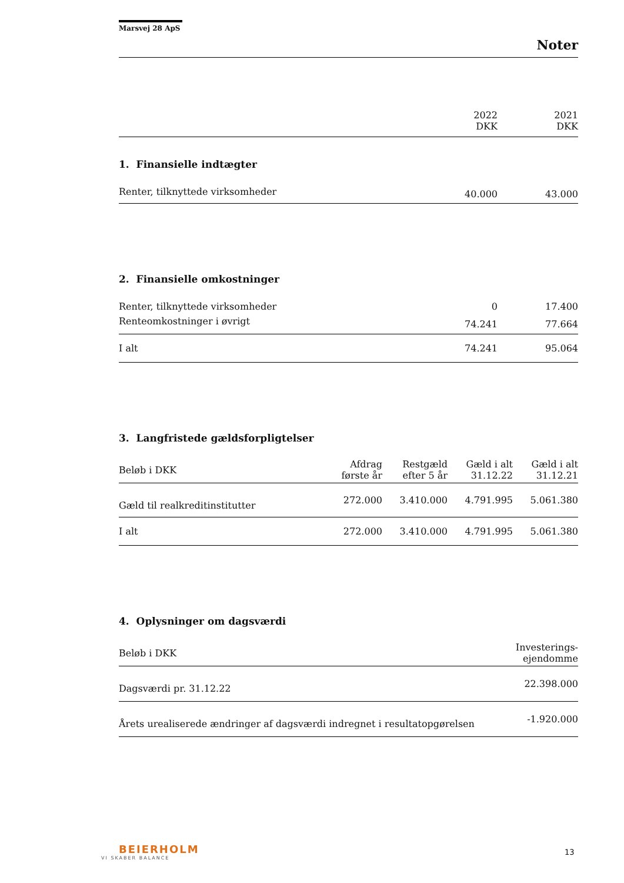Marsvej 28 ApS
Noter
| | 2022 DKK | 2021 DKK |
| --- | --- | --- |
1. Finansielle indtægter
| Renter, tilknyttede virksomheder | 40.000 | 43.000 |
2. Finansielle omkostninger
| Renter, tilknyttede virksomheder | 0 | 17.400 |
| Renteomkostninger i øvrigt | 74.241 | 77.664 |
| I alt | 74.241 | 95.064 |
3. Langfristede gældsforpligtelser
| Beløb i DKK | Afdrag første år | Restgæld efter 5 år | Gæld i alt 31.12.22 | Gæld i alt 31.12.21 |
| --- | --- | --- | --- | --- |
| Gæld til realkreditinstitutter | 272.000 | 3.410.000 | 4.791.995 | 5.061.380 |
| I alt | 272.000 | 3.410.000 | 4.791.995 | 5.061.380 |
4. Oplysninger om dagsværdi
| Beløb i DKK | Investerings- ejendomme |
| --- | --- |
| Dagsværdi pr. 31.12.22 | 22.398.000 |
| Årets urealiserede ændringer af dagsværdi indregnet i resultatopgørelsen | -1.920.000 |
BEIERHOLM
VI SKABER BALANCE
13